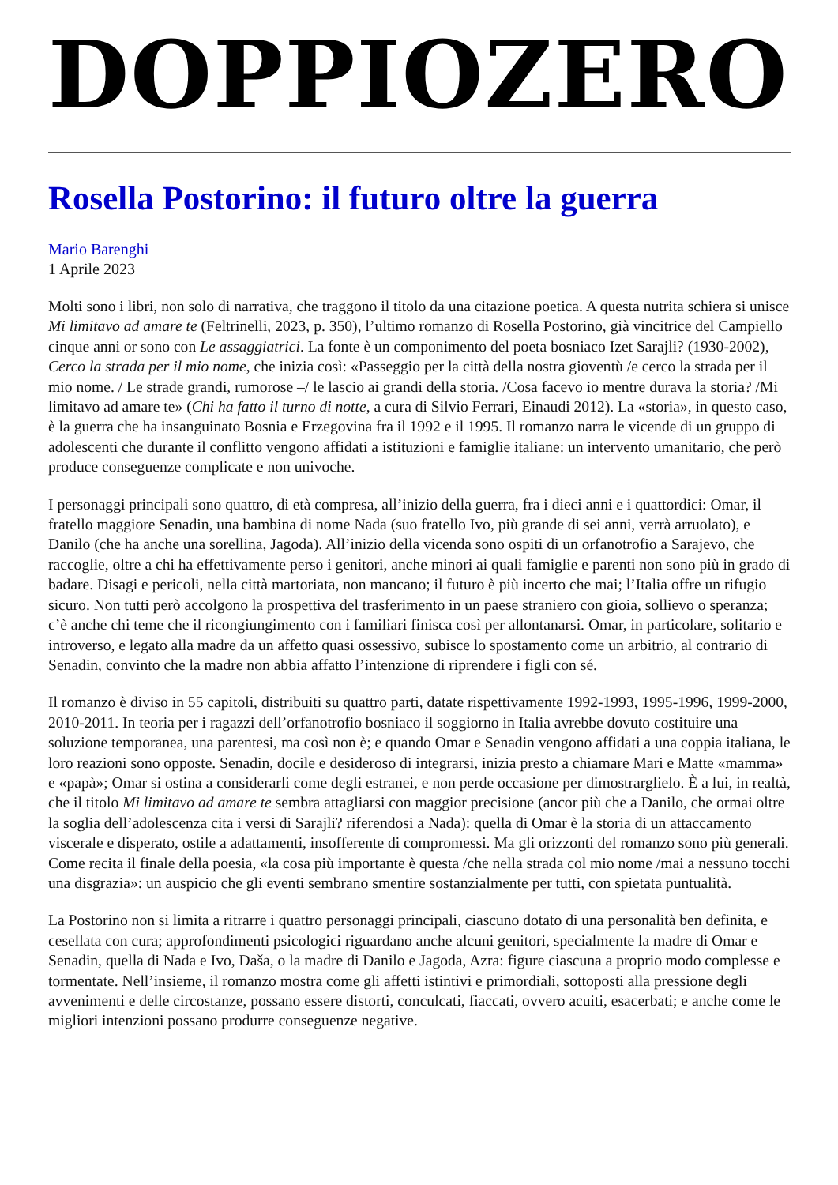DOPPIOZERO
Rosella Postorino: il futuro oltre la guerra
Mario Barenghi
1 Aprile 2023
Molti sono i libri, non solo di narrativa, che traggono il titolo da una citazione poetica. A questa nutrita schiera si unisce Mi limitavo ad amare te (Feltrinelli, 2023, p. 350), l’ultimo romanzo di Rosella Postorino, già vincitrice del Campiello cinque anni or sono con Le assaggiatrici. La fonte è un componimento del poeta bosniaco Izet Sarajli? (1930-2002), Cerco la strada per il mio nome, che inizia così: «Passeggio per la città della nostra gioventù /e cerco la strada per il mio nome. / Le strade grandi, rumorose –/ le lascio ai grandi della storia. /Cosa facevo io mentre durava la storia? /Mi limitavo ad amare te» (Chi ha fatto il turno di notte, a cura di Silvio Ferrari, Einaudi 2012). La «storia», in questo caso, è la guerra che ha insanguinato Bosnia e Erzegovina fra il 1992 e il 1995. Il romanzo narra le vicende di un gruppo di adolescenti che durante il conflitto vengono affidati a istituzioni e famiglie italiane: un intervento umanitario, che però produce conseguenze complicate e non univoche.
I personaggi principali sono quattro, di età compresa, all’inizio della guerra, fra i dieci anni e i quattordici: Omar, il fratello maggiore Senadin, una bambina di nome Nada (suo fratello Ivo, più grande di sei anni, verrà arruolato), e Danilo (che ha anche una sorellina, Jagoda). All’inizio della vicenda sono ospiti di un orfanotrofio a Sarajevo, che raccoglie, oltre a chi ha effettivamente perso i genitori, anche minori ai quali famiglie e parenti non sono più in grado di badare. Disagi e pericoli, nella città martoriata, non mancano; il futuro è più incerto che mai; l’Italia offre un rifugio sicuro. Non tutti però accolgono la prospettiva del trasferimento in un paese straniero con gioia, sollievo o speranza; c’è anche chi teme che il ricongiungimento con i familiari finisca così per allontanarsi. Omar, in particolare, solitario e introverso, e legato alla madre da un affetto quasi ossessivo, subisce lo spostamento come un arbitrio, al contrario di Senadin, convinto che la madre non abbia affatto l’intenzione di riprendere i figli con sé.
Il romanzo è diviso in 55 capitoli, distribuiti su quattro parti, datate rispettivamente 1992-1993, 1995-1996, 1999-2000, 2010-2011. In teoria per i ragazzi dell’orfanotrofio bosniaco il soggiorno in Italia avrebbe dovuto costituire una soluzione temporanea, una parentesi, ma così non è; e quando Omar e Senadin vengono affidati a una coppia italiana, le loro reazioni sono opposte. Senadin, docile e desideroso di integrarsi, inizia presto a chiamare Mari e Matte «mamma» e «papà»; Omar si ostina a considerarli come degli estranei, e non perde occasione per dimostrarglielo. È a lui, in realtà, che il titolo Mi limitavo ad amare te sembra attagliarsi con maggior precisione (ancor più che a Danilo, che ormai oltre la soglia dell’adolescenza cita i versi di Sarajli? riferendosi a Nada): quella di Omar è la storia di un attaccamento viscerale e disperato, ostile a adattamenti, insofferente di compromessi. Ma gli orizzonti del romanzo sono più generali. Come recita il finale della poesia, «la cosa più importante è questa /che nella strada col mio nome /mai a nessuno tocchi una disgrazia»: un auspicio che gli eventi sembrano smentire sostanzialmente per tutti, con spietata puntualità.
La Postorino non si limita a ritrarre i quattro personaggi principali, ciascuno dotato di una personalità ben definita, e cesellata con cura; approfondimenti psicologici riguardano anche alcuni genitori, specialmente la madre di Omar e Senadin, quella di Nada e Ivo, Daša, o la madre di Danilo e Jagoda, Azra: figure ciascuna a proprio modo complesse e tormentate. Nell’insieme, il romanzo mostra come gli affetti istintivi e primordiali, sottoposti alla pressione degli avvenimenti e delle circostanze, possano essere distorti, conculcati, fiaccati, ovvero acuiti, esacerbati; e anche come le migliori intenzioni possano produrre conseguenze negative.